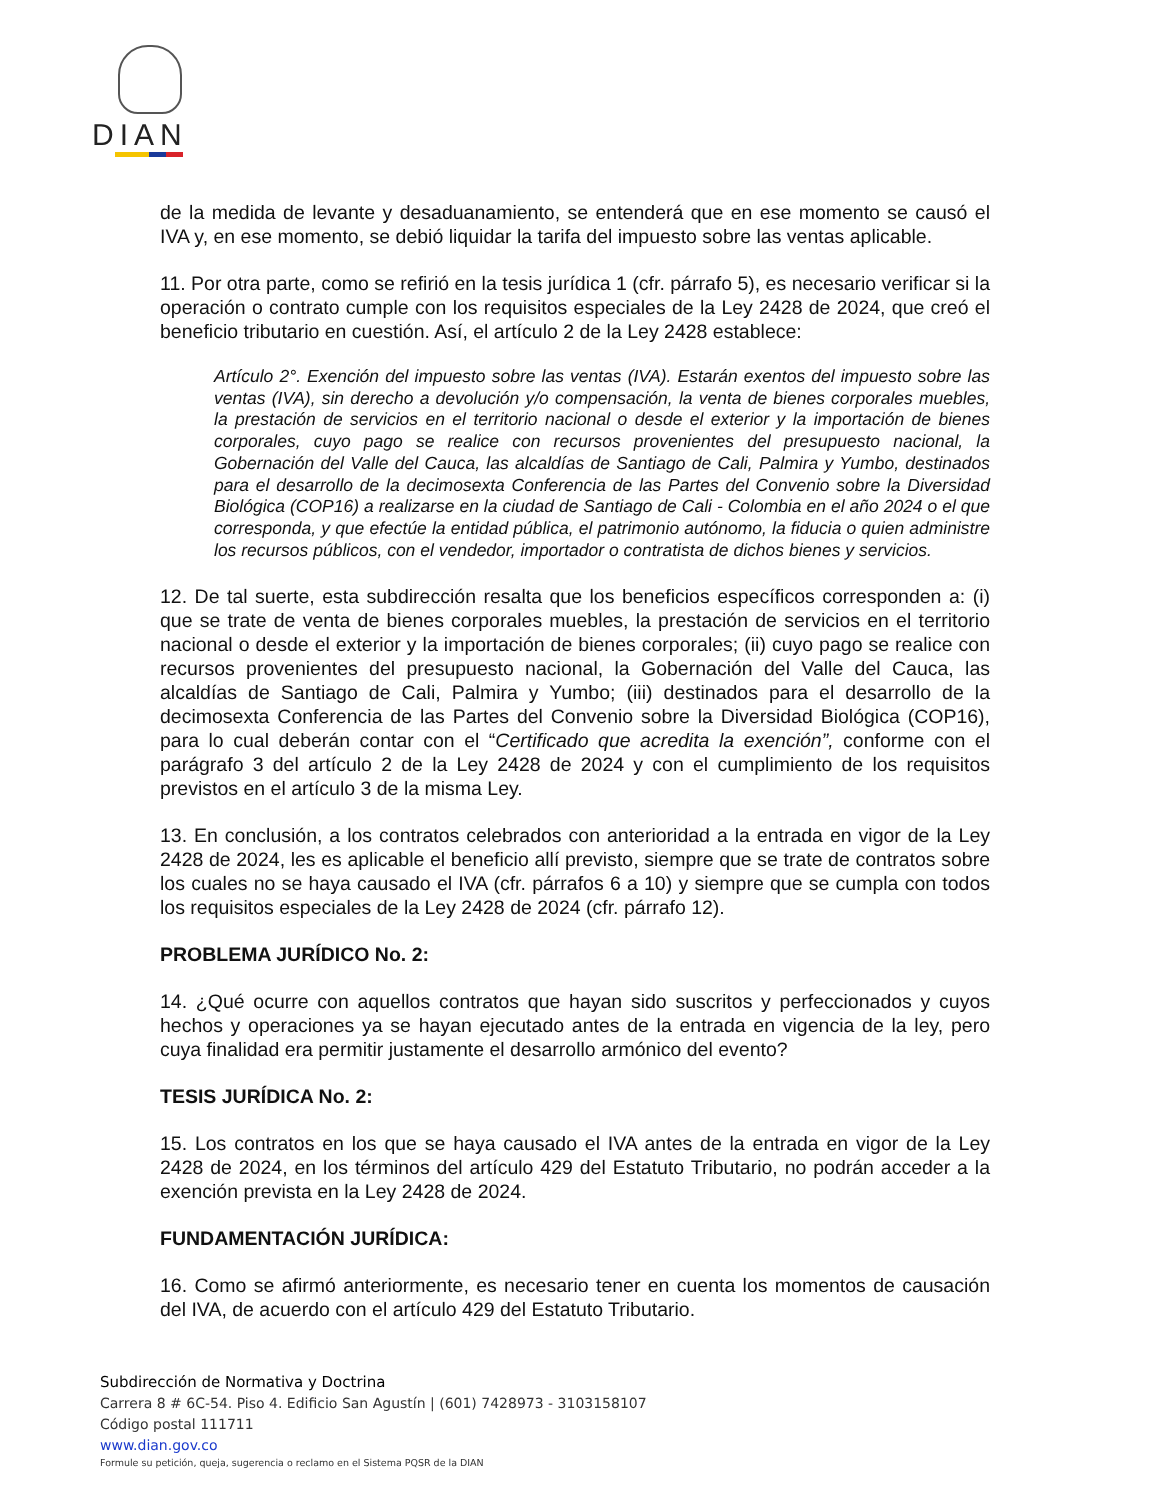DIAN
de la medida de levante y desaduanamiento, se entenderá que en ese momento se causó el IVA y, en ese momento, se debió liquidar la tarifa del impuesto sobre las ventas aplicable.
11. Por otra parte, como se refirió en la tesis jurídica 1 (cfr. párrafo 5), es necesario verificar si la operación o contrato cumple con los requisitos especiales de la Ley 2428 de 2024, que creó el beneficio tributario en cuestión. Así, el artículo 2 de la Ley 2428 establece:
Artículo 2°. Exención del impuesto sobre las ventas (IVA). Estarán exentos del impuesto sobre las ventas (IVA), sin derecho a devolución y/o compensación, la venta de bienes corporales muebles, la prestación de servicios en el territorio nacional o desde el exterior y la importación de bienes corporales, cuyo pago se realice con recursos provenientes del presupuesto nacional, la Gobernación del Valle del Cauca, las alcaldías de Santiago de Cali, Palmira y Yumbo, destinados para el desarrollo de la decimosexta Conferencia de las Partes del Convenio sobre la Diversidad Biológica (COP16) a realizarse en la ciudad de Santiago de Cali - Colombia en el año 2024 o el que corresponda, y que efectúe la entidad pública, el patrimonio autónomo, la fiducia o quien administre los recursos públicos, con el vendedor, importador o contratista de dichos bienes y servicios.
12. De tal suerte, esta subdirección resalta que los beneficios específicos corresponden a: (i) que se trate de venta de bienes corporales muebles, la prestación de servicios en el territorio nacional o desde el exterior y la importación de bienes corporales; (ii) cuyo pago se realice con recursos provenientes del presupuesto nacional, la Gobernación del Valle del Cauca, las alcaldías de Santiago de Cali, Palmira y Yumbo; (iii) destinados para el desarrollo de la decimosexta Conferencia de las Partes del Convenio sobre la Diversidad Biológica (COP16), para lo cual deberán contar con el “Certificado que acredita la exención”, conforme con el parágrafo 3 del artículo 2 de la Ley 2428 de 2024 y con el cumplimiento de los requisitos previstos en el artículo 3 de la misma Ley.
13. En conclusión, a los contratos celebrados con anterioridad a la entrada en vigor de la Ley 2428 de 2024, les es aplicable el beneficio allí previsto, siempre que se trate de contratos sobre los cuales no se haya causado el IVA (cfr. párrafos 6 a 10) y siempre que se cumpla con todos los requisitos especiales de la Ley 2428 de 2024 (cfr. párrafo 12).
PROBLEMA JURÍDICO No. 2:
14. ¿Qué ocurre con aquellos contratos que hayan sido suscritos y perfeccionados y cuyos hechos y operaciones ya se hayan ejecutado antes de la entrada en vigencia de la ley, pero cuya finalidad era permitir justamente el desarrollo armónico del evento?
TESIS JURÍDICA No. 2:
15. Los contratos en los que se haya causado el IVA antes de la entrada en vigor de la Ley 2428 de 2024, en los términos del artículo 429 del Estatuto Tributario, no podrán acceder a la exención prevista en la Ley 2428 de 2024.
FUNDAMENTACIÓN JURÍDICA:
16. Como se afirmó anteriormente, es necesario tener en cuenta los momentos de causación del IVA, de acuerdo con el artículo 429 del Estatuto Tributario.
Subdirección de Normativa y Doctrina
Carrera 8 # 6C-54. Piso 4. Edificio San Agustín | (601) 7428973 - 3103158107
Código postal 111711
www.dian.gov.co
Formule su petición, queja, sugerencia o reclamo en el Sistema PQSR de la DIAN